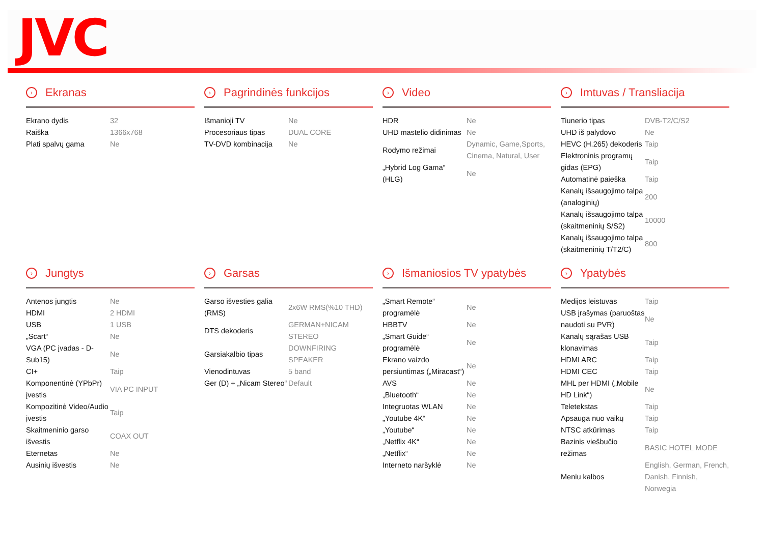JVC
› Ekranas
| Ekrano dydis | 32 |
| Raiška | 1366x768 |
| Plati spalvų gama | Ne |
› Pagrindinės funkcijos
| Išmanioji TV | Ne |
| Procesoriaus tipas | DUAL CORE |
| TV-DVD kombinacija | Ne |
› Video
| HDR | Ne |
| UHD mastelio didinimas | Ne |
| Rodymo režimai | Dynamic, Game,Sports, Cinema, Natural, User |
| „Hybrid Log Gama“ (HLG) | Ne |
› Imtuvas / Transliacija
| Tiunerio tipas | DVB-T2/C/S2 |
| UHD iš palydovo | Ne |
| HEVC (H.265) dekoderis | Taip |
| Elektroninis programų gidas (EPG) | Taip |
| Automatinė paieška | Taip |
| Kanalų išsaugojimo talpa (analoginių) | 200 |
| Kanalų išsaugojimo talpa (skaitmeninių S/S2) | 10000 |
| Kanalų išsaugojimo talpa (skaitmeninių T/T2/C) | 800 |
› Jungtys
| Antenos jungtis | Ne |
| HDMI | 2 HDMI |
| USB | 1 USB |
| „Scart“ | Ne |
| VGA (PC įvadas - D-Sub15) | Ne |
| CI+ | Taip |
| Komponentinė (YPbPr) įvestis | VIA PC INPUT |
| Kompozitinė Video/Audio įvestis | Taip |
| Skaitmeninio garso išvestis | COAX OUT |
| Eternetas | Ne |
| Ausinių išvestis | Ne |
› Garsas
| Garso išvesties galia (RMS) | 2x6W RMS(%10 THD) |
| DTS dekoderis | GERMAN+NICAM STEREO |
| Garsiakalbio tipas | DOWNFIRING SPEAKER |
| Vienodintuvas | 5 band |
| Ger (D) + „Nicam Stereo“ | Default |
› Išmaniosios TV ypatybės
| „Smart Remote“ programėlė | Ne |
| HBBTV | Ne |
| „Smart Guide“ programėlė | Ne |
| Ekrano vaizdo persiuntimas („Miracast“) | Ne |
| AVS | Ne |
| „Bluetooth“ | Ne |
| Integruotas WLAN | Ne |
| „Youtube 4K“ | Ne |
| „Youtube“ | Ne |
| „Netflix 4K“ | Ne |
| „Netflix“ | Ne |
| Interneto naršyklė | Ne |
› Ypatybės
| Medijos leistuvas | Taip |
| USB įrašymas (paruoštas naudoti su PVR) | Ne |
| Kanalų sąrašas USB klonavimas | Taip |
| HDMI ARC | Taip |
| HDMI CEC | Taip |
| MHL per HDMI („Mobile HD Link“) | Ne |
| Teletekstas | Taip |
| Apsauga nuo vaikų | Taip |
| NTSC atkūrimas | Taip |
| Bazinis viešbučio režimas | BASIC HOTEL MODE |
| Meniu kalbos | English, German, French, Danish, Finnish, Norwegia |